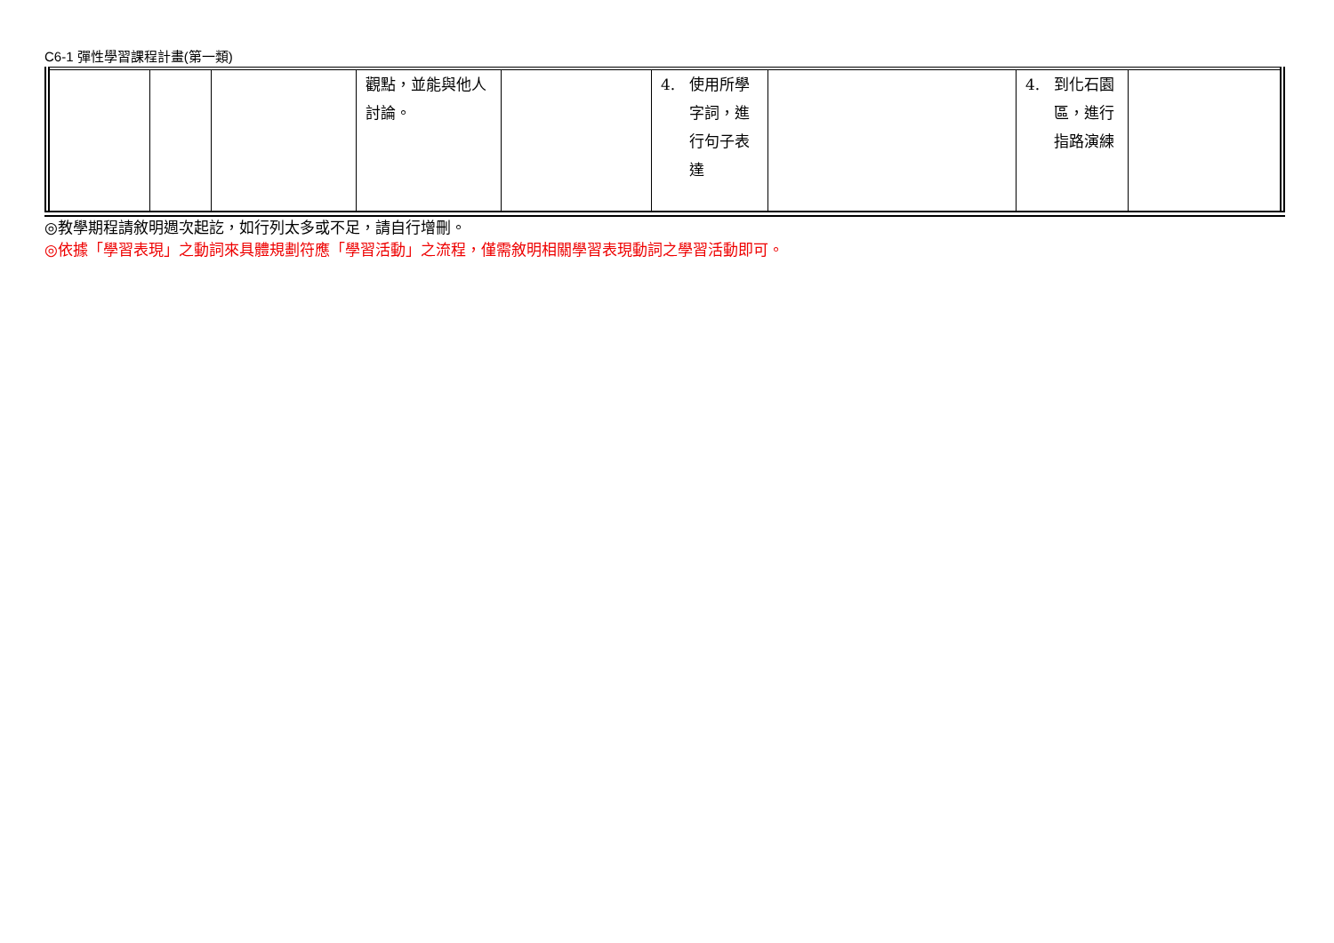C6-1 彈性學習課程計畫(第一類)
| | | | 觀點，並能與他人討論。 | | 4. 使用所學字詞，進行句子表達 | | 4. 到化石園區，進行指路演練 | |
◎教學期程請敘明週次起訖，如行列太多或不足，請自行增刪。
◎依據「學習表現」之動詞來具體規劃符應「學習活動」之流程，僅需敘明相關學習表現動詞之學習活動即可。